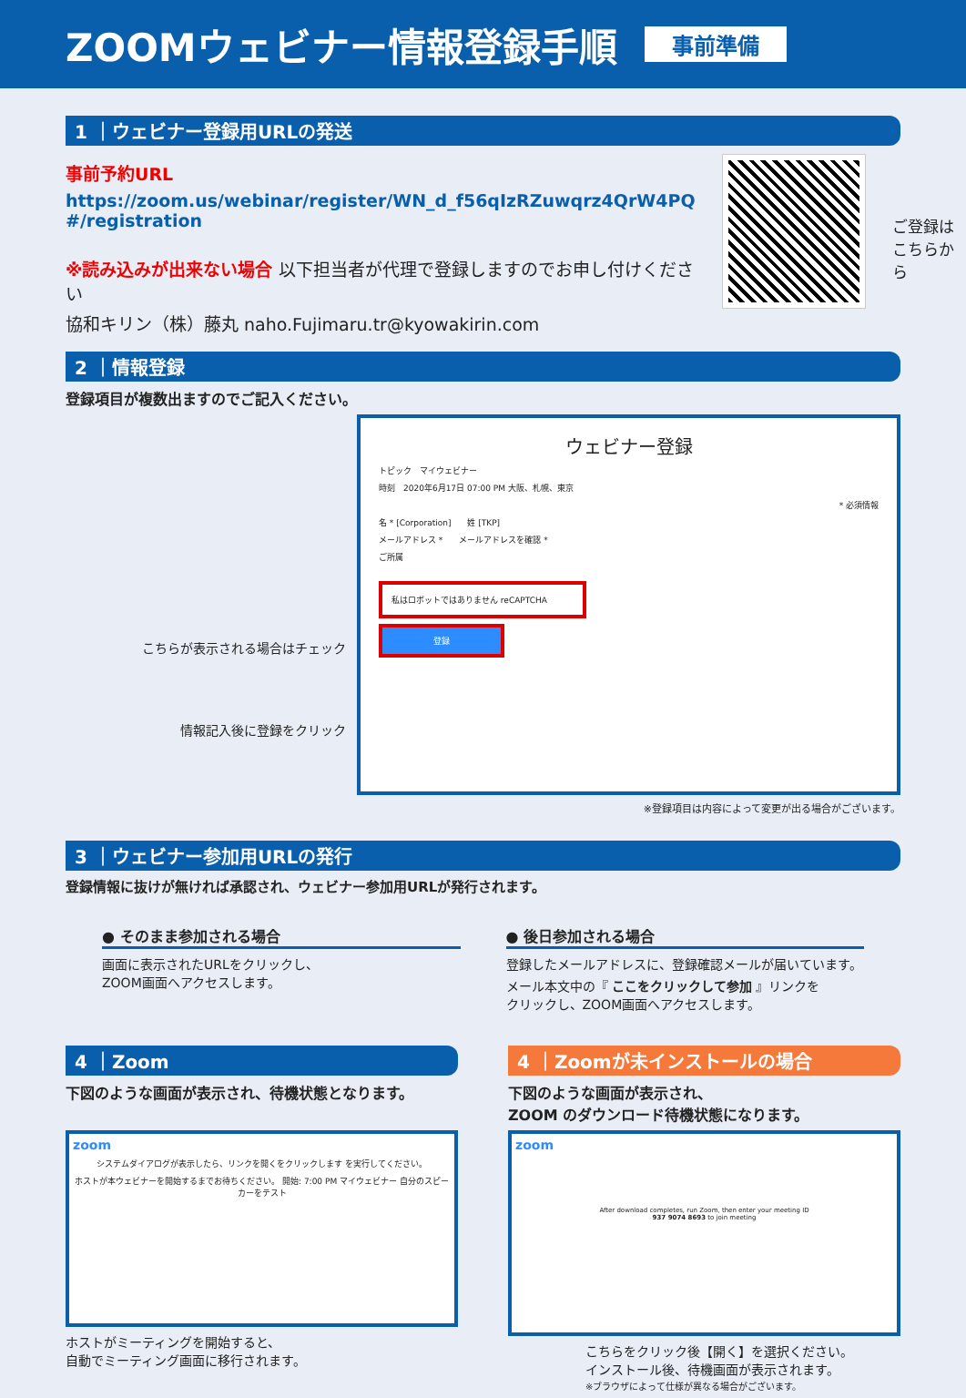ZOOMウェビナー情報登録手順
事前準備
1 ｜ウェビナー登録用URLの発送
事前予約URL
https://zoom.us/webinar/register/WN_d_f56qIzRZuwqrz4QrW4PQ #/registration
※読み込みが出来ない場合 以下担当者が代理で登録しますのでお申し付けください
協和キリン（株）藤丸 naho.Fujimaru.tr@kyowakirin.com
ご登録は
こちらから
2 ｜情報登録
登録項目が複数出ますのでご記入ください。
こちらが表示される場合はチェック
情報記入後に登録をクリック
ウェビナー登録
トピック　マイウェビナー
時刻　2020年6月17日 07:00 PM 大阪、札幌、東京
* 必須情報
名 * [Corporation]　　姓 [TKP]
メールアドレス *　　メールアドレスを確認 *
ご所属
私はロボットではありません reCAPTCHA
登録
※登録項目は内容によって変更が出る場合がございます。
3 ｜ウェビナー参加用URLの発行
登録情報に抜けが無ければ承認され、ウェビナー参加用URLが発行されます。
● そのまま参加される場合
画面に表示されたURLをクリックし、
ZOOM画面へアクセスします。
● 後日参加される場合
登録したメールアドレスに、登録確認メールが届いています。
メール本文中の『 ここをクリックして参加 』リンクを
クリックし、ZOOM画面へアクセスします。
4 ｜Zoom
下図のような画面が表示され、待機状態となります。
zoom
システムダイアログが表示したら、リンクを開くをクリックします を実行してください。
ホストが本ウェビナーを開始するまでお待ちください。 開始: 7:00 PM マイウェビナー 自分のスピーカーをテスト
ホストがミーティングを開始すると、
自動でミーティング画面に移行されます。
4 ｜Zoomが未インストールの場合
下図のような画面が表示され、
ZOOM のダウンロード待機状態になります。
zoom
After download completes, run Zoom, then enter your meeting ID
937 9074 8693 to join meeting
こちらをクリック後【開く】を選択ください。
インストール後、待機画面が表示されます。
※ブラウザによって仕様が異なる場合がございます。